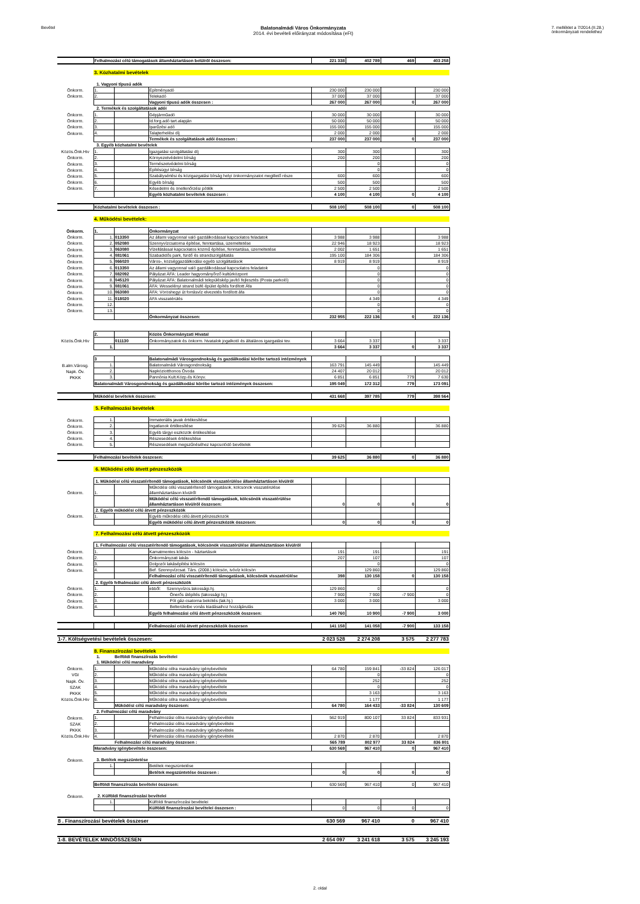Bevétel Balatonalmádi Város Önkormányzata
2014. évi bevételi előirányzat módosítása (eFt)
7. melléklet a 7/2014.(II.28.)
önkormányzati rendelethez
| | Felhalmozási célú támogatások államháztartáson belülről összesen: | | | 221 338 | 402 789 | 469 | 403 258 |
| | 3. Közhatalmi bevételek | | | | | | |
| | 1. Vagyoni típusú adók | | | | | | |
| Önkorm. | 1. | | Építményadó | 230 000 | 230 000 | | 230 000 |
| Önkorm. | 2. | | Telekadó | 37 000 | 37 000 | | 37 000 |
| | | | Vagyoni típusú adók összesen : | 267 000 | 267 000 | 0 | 267 000 |
| | 2. Termékek és szolgáltatások adói | | | | | | |
| Önkorm. | 1. | | Gépjárműadó | 30 000 | 30 000 | | 30 000 |
| Önkorm. | 2. | | Id.forg.adó tart.alapján | 50 000 | 50 000 | | 50 000 |
| Önkorm. | 3. | | Iparűzési adó | 155 000 | 155 000 | | 155 000 |
| Önkorm. | 4. | | Talajterhelési díj | 2 000 | 2 000 | | 2 000 |
| | | | Termékek és szolgáltatások adói összesen : | 237 000 | 237 000 | 0 | 237 000 |
| | 3. Egyéb közhatalmi bevételek | | | | | | |
| Közös.Önk.Hiv | 1. | | Igazgatási szolgáltatási díj | 300 | 300 | | 300 |
| Önkorm. | 2. | | Környezetvédelmi bírság | 200 | 200 | | 200 |
| Önkorm. | 3. | | Természetvédelmi bírság | | 0 | | 0 |
| Önkorm. | 4. | | Építésügyi bírság | | 0 | | 0 |
| Önkorm. | 5. | | Szabálysértési és közigazgatási bírság helyi önkormányzatot megillető része | 600 | 600 | | 600 |
| Önkorm. | 6. | | Egyéb bírság | 500 | 500 | | 500 |
| Önkorm. | 7. | | Késedelmi és önellenőrzési pótlék | 2 500 | 2 500 | | 2 500 |
| | | | Egyéb közhatalmi bevételek összesen : | 4 100 | 4 100 | 0 | 4 100 |
| | Közhatalmi bevételek összesen : | | | 508 100 | 508 100 | 0 | 508 100 |
| | 4. Működési bevételek: | | | | | | |
| Önkorm. | 1. | | Önkormányzat | | | | |
| Önkorm. | 1. | 013350 | Az állami vagyonnal való gazdálkodással kapcsolatos feladatok | 3 988 | 3 988 | | 3 988 |
| Önkorm. | 2. | 052080 | Szennyvízcsatorna építése, fenntartása, üzemeltetése | 22 946 | 18 923 | | 18 923 |
| Önkorm. | 3. | 063080 | Vízellátással kapcsolatos közmű építése, fenntartása, üzemeltetése | 2 002 | 1 651 | | 1 651 |
| Önkorm. | 4. | 081061 | Szabadidős park, fürdő és strandszolgáltatás | 195 100 | 184 306 | | 184 306 |
| Önkorm. | 5. | 066020 | Város-, községgazdálkodási egyéb szolgáltatások | 8 919 | 8 919 | | 8 919 |
| Önkorm. | 6. | 013350 | Az állami vagyonnal való gazdálkodással kapcsolatos feladatok | | 0 | | 0 |
| Önkorm. | 7. | 082092 | Pályázat ÁFA: Leader hagyományőrző kultúrközpont | | 0 | | 0 |
| Önkorm. | 8. | 045120 | Pályázat ÁFA: Balatonalmádi településkép javító fejlesztés (Posta parkoló) | | 0 | | 0 |
| Önkorm. | 9. | 081061 | ÁFA: Wesselényi strand büfé épület építés fordított Áfa | | 0 | | 0 |
| Önkorm. | 10. | 063080 | ÁFA: Vöröshegyi út forrásvíz elvezetés fordított áfa | | 0 | | 0 |
| Önkorm. | 11. | 018020 | ÁFA visszatérülés | | 4 349 | | 4 349 |
| Önkorm. | 12. | | | | 0 | | 0 |
| Önkorm. | 13. | | | | 0 | | 0 |
| | | | Önkormányzat összesen: | 232 955 | 222 136 | 0 | 222 136 |
| | 2. | | Közös Önkormányzati Hivatal | | | | |
| Közös.Önk.Hiv | | 011130 | Önkormányzatok és önkorm. hivatalok jogalkotó és általános igazgatási tev. | 3 664 | 3 337 | | 3 337 |
| | 1. | | | 3 664 | 3 337 | 0 | 3 337 |
| | 3 | | Balatonalmádi Városgondnokság és gazdálkodási körébe tartozó intézmények | | | | |
| B.alm.Városg. | 1. | | Balatonalmádi Városgondnokság | 163 791 | 145 449 | | 145 449 |
| Napk. Óv. | 2. | | Napköziotthonos Óvoda | 24 407 | 20 012 | | 20 012 |
| PKKK | 3. | | Pannónia Kult.Közp.és Könyv. | 6 851 | 6 851 | 779 | 7 630 |
| | Balatonalmádi Városgondnokság és gazdálkodási körébe tartozó intézmények összesen: | | | 195 049 | 172 312 | 779 | 173 091 |
| | Működési bevételek összesen: | | | 431 668 | 397 785 | 779 | 398 564 |
| | 5. Felhalmozási bevételek | | | | | | |
| Önkorm. | 1. | | Immateriális javak értékesítése | | | | |
| Önkorm. | 2. | | Ingatlanok értékesítése | 39 625 | 36 880 | | 36 880 |
| Önkorm. | 3. | | Egyéb tárgyi eszközök értékesítése | | | | |
| Önkorm. | 4. | | Részesedések értékesítése | | | | |
| Önkorm. | 5. | | Részesedések megszűnéséhez kapcsolódó bevételek | | | | |
| | Felhalmozási bevételek összesen: | | | 39 625 | 36 880 | 0 | 36 880 |
| | 6. Működési célú átvett pénzeszközök | | | | | | |
| | 1. Működési célú visszatérítendő támogatások, kölcsönök visszatérülése államháztartáson kívülről | | | | | | |
| Önkorm. | 1. | | Működési célú visszatérítendő támogatások, kölcsönök visszatérülése államháztartáson kívülről | | | | |
| | | | Működési célú visszatérítendő támogatások, kölcsönök visszatérülése államháztartáson kívülről összesen: | 0 | 0 | 0 | 0 |
| | 2. Egyéb működési célú átvett pénzeszközök | | | | | | |
| Önkorm. | 1. | | Egyéb működési célú átvett pénzeszközök | | | | |
| | | | Egyéb működési célú átvett pénzeszközök összesen: | 0 | 0 | 0 | 0 |
| | 7. Felhalmozási célú átvett pénzeszközök | | | | | | |
| | 1. Felhalmozási célú visszatérítendő támogatások, kölcsönök visszatérülése államháztartáson kívülről | | | | | | |
| Önkorm. | 1. | | Kamatmentes kölcsön - háztartások | 191 | 191 | | 191 |
| Önkorm. | 2. | | Önkormányzati lakás | 207 | 107 | | 107 |
| Önkorm. | 3. | | Dolgozói lakásépítési kölcsön | | 0 | | 0 |
| Önkorm. | 4. | | Bef. Szennyvízcsat. Társ. (2008.) kölcsön, ivóvíz kölcsön | | 129 860 | | 129 860 |
| | | | Felhalmozási célú visszatérítendő támogatások, kölcsönök visszatérülése | 398 | 130 158 | 0 | 130 158 |
| | 2. Egyéb felhalmozási célú átvett pénzeszközök | | | | | | |
| Önkorm. | 1. | | ebből: Szennyvízcs.lakossági.hj. | 129 860 | 0 | | 0 |
| Önkorm. | 2. | | Önerős útépítés (lakossági hj.) | 7 900 | 7 900 | -7 900 | 0 |
| Önkorm. | 3. | | Pót gáz-csatorna bekötés (lak.hj.) | 3 000 | 3 000 | | 3 000 |
| Önkorm. | 4. | | Belterületbe vonás kiadásaihoz hozzájárulás | | | | |
| | | | Egyéb felhalmozási célú átvett pénzeszközök összesen: | 140 760 | 10 900 | -7 900 | 3 000 |
| | | | Felhalmozási célú átvett pénzeszközök összesen | 141 158 | 141 058 | -7 900 | 133 158 |
| 1-7. Költségvetési bevételek összesen: | | | | 2 023 528 | 2 274 208 | 3 575 | 2 277 783 |
| | 8. Finanszírozási bevételek | | | | | | |
| | 1. | Belföldi finanszírozás bevételei | | | | | |
| | 1. Működési célú maradvány | | | | | | |
| Önkorm. | 1. | | Működési célra maradvány igénybevétele | 64 780 | 159 841 | -33 824 | 126 017 |
| VGI | 2. | | Működési célra maradvány igénybevétele | | 0 | | 0 |
| Napk. Óv. | 3. | | Működési célra maradvány igénybevétele | | 252 | | 252 |
| SZAK | 4. | | Működési célra maradvány igénybevétele | | 0 | | 0 |
| PKKK | 5. | | Működési célra maradvány igénybevétele | | 3 163 | | 3 163 |
| Közös.Önk.Hiv | 6. | | Működési célra maradvány igénybevétele | | 1 177 | | 1 177 |
| | | Működési célú maradvány összesen: | | 64 780 | 164 433 | -33 824 | 130 609 |
| | 2. Felhalmozási célú maradvány | | | | | | |
| Önkorm. | 1. | | Felhalmozási célra maradvány igénybevétele | 562 919 | 800 107 | 33 824 | 833 931 |
| SZAK | 2. | | Felhalmozási célra maradvány igénybevétele | | | | |
| PKKK | 3. | | Felhalmozási célra maradvány igénybevétele | | | | |
| Közös.Önk.Hiv | 4. | | Felhalmozási célra maradvány igénybevétele | 2 870 | 2 870 | | 2 870 |
| | | Felhalmozási célú maradvány összesen : | | 565 789 | 802 977 | 33 824 | 836 801 |
| | Maradvány igénybevétele összesen: | | | 630 569 | 967 410 | 0 | 967 410 |
| Önkorm. | 3. Betétek megszüntetése | | | | | | |
| | 1. | | Betétek megszüntetése | | | | |
| | | | Betétek megszüntetése összesen : | 0 | 0 | 0 | 0 |
| | Belföldi finanszírozás bevételei összesen: | | | 630 569 | 967 410 | 0 | 967 410 |
| Önkorm. | 2. Külföldi finanszírozási bevételei | | | | | | |
| | 1. | | Külföldi finanszírozási bevételei | | | | |
| | | | Külföldi finanszírozási bevételei összesen : | 0 | 0 | 0 | 0 |
| 8 . Finanszírozási bevételek összesen | | | | 630 569 | 967 410 | 0 | 967 410 |
| 1-8. BEVÉTELEK MINDÖSSZESEN | | | | 2 654 097 | 3 241 618 | 3 575 | 3 245 193 |
2. oldal